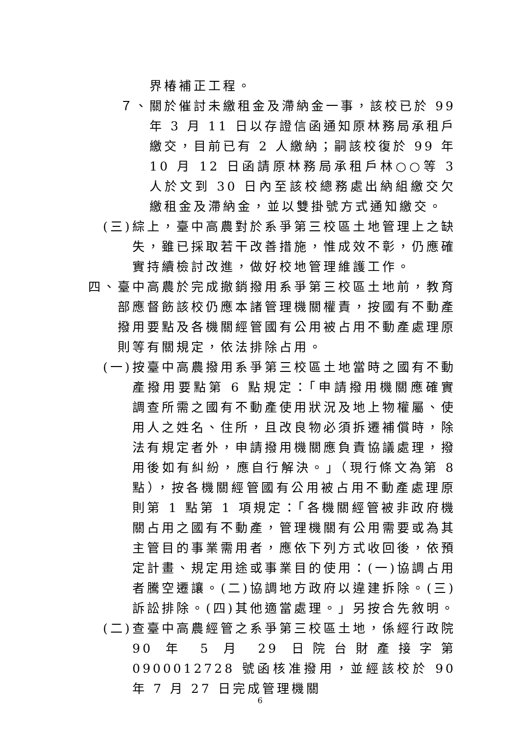界椿補正工程。
７、關於催討未繳租金及滯納金一事，該校已於 99 年 3 月 11 日以存證信函通知原林務局承租戶繳交，目前已有 2 人繳納；嗣該校復於 99 年 10 月 12 日函請原林務局承租戶林○○等 3 人於文到 30 日內至該校總務處出納組繳交欠繳租金及滯納金，並以雙掛號方式通知繳交。
(三)綜上，臺中高農對於系爭第三校區土地管理上之缺失，雖已採取若干改善措施，惟成效不彰，仍應確實持續檢討改進，做好校地管理維護工作。
四、臺中高農於完成撤銷撥用系爭第三校區土地前，教育部應督飭該校仍應本諸管理機關權責，按國有不動產撥用要點及各機關經管國有公用被占用不動產處理原則等有關規定，依法排除占用。
(一)按臺中高農撥用系爭第三校區土地當時之國有不動產撥用要點第 6 點規定：「申請撥用機關應確實調查所需之國有不動產使用狀況及地上物權屬、使用人之姓名、住所，且改良物必須拆遷補償時，除法有規定者外，申請撥用機關應負責協議處理，撥用後如有糾紛，應自行解決。」（現行條文為第 8 點），按各機關經管國有公用被占用不動產處理原則第 1 點第 1 項規定：「各機關經管被非政府機關占用之國有不動產，管理機關有公用需要或為其主管目的事業需用者，應依下列方式收回後，依預定計畫、規定用途或事業目的使用：(一)協調占用者騰空遷讓。(二)協調地方政府以違建拆除。(三)訴訟排除。(四)其他適當處理。」另按合先敘明。
(二)查臺中高農經管之系爭第三校區土地，係經行政院 90 年 5 月 29 日院台財產接字第 0900012728 號函核准撥用，並經該校於 90 年 7 月 27 日完成管理機關
6